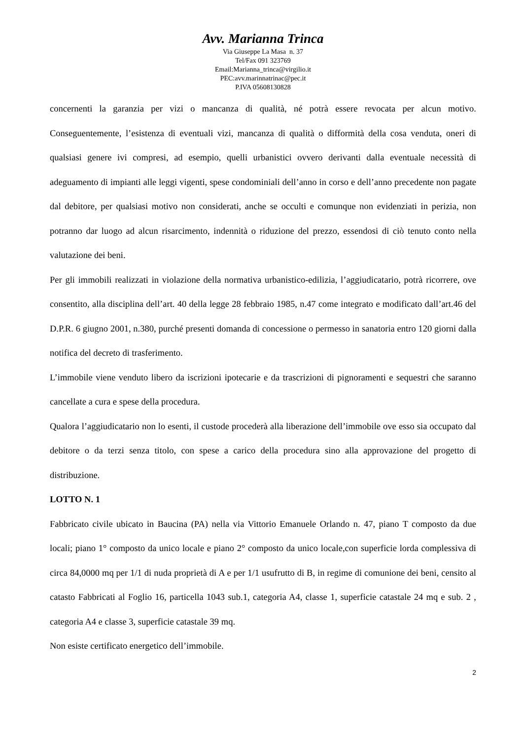Avv. Marianna Trinca
Via Giuseppe La Masa n. 37
Tel/Fax 091 323769
Email:Marianna_trinca@virgilio.it
PEC:avv.marinnatrinac@pec.it
P.IVA 05608130828
concernenti la garanzia per vizi o mancanza di qualità, né potrà essere revocata per alcun motivo. Conseguentemente, l’esistenza di eventuali vizi, mancanza di qualità o difformità della cosa venduta, oneri di qualsiasi genere ivi compresi, ad esempio, quelli urbanistici ovvero derivanti dalla eventuale necessità di adeguamento di impianti alle leggi vigenti, spese condominiali dell’anno in corso e dell’anno precedente non pagate dal debitore, per qualsiasi motivo non considerati, anche se occulti e comunque non evidenziati in perizia, non potranno dar luogo ad alcun risarcimento, indennità o riduzione del prezzo, essendosi di ciò tenuto conto nella valutazione dei beni.
Per gli immobili realizzati in violazione della normativa urbanistico-edilizia, l’aggiudicatario, potrà ricorrere, ove consentito, alla disciplina dell’art. 40 della legge 28 febbraio 1985, n.47 come integrato e modificato dall’art.46 del D.P.R. 6 giugno 2001, n.380, purché presenti domanda di concessione o permesso in sanatoria entro 120 giorni dalla notifica del decreto di trasferimento.
L’immobile viene venduto libero da iscrizioni ipotecarie e da trascrizioni di pignoramenti e sequestri che saranno cancellate a cura e spese della procedura.
Qualora l’aggiudicatario non lo esenti, il custode procederà alla liberazione dell’immobile ove esso sia occupato dal debitore o da terzi senza titolo, con spese a carico della procedura sino alla approvazione del progetto di distribuzione.
LOTTO N. 1
Fabbricato civile ubicato in Baucina (PA) nella via Vittorio Emanuele Orlando n. 47, piano T composto da due locali; piano 1° composto da unico locale e piano 2° composto da unico locale,con superficie lorda complessiva di circa 84,0000 mq per 1/1 di nuda proprietà di A e per 1/1 usufrutto di B, in regime di comunione dei beni, censito al catasto Fabbricati al Foglio 16, particella 1043 sub.1, categoria A4, classe 1, superficie catastale 24 mq e sub. 2 , categoria A4 e classe 3, superficie catastale 39 mq.
Non esiste certificato energetico dell’immobile.
2